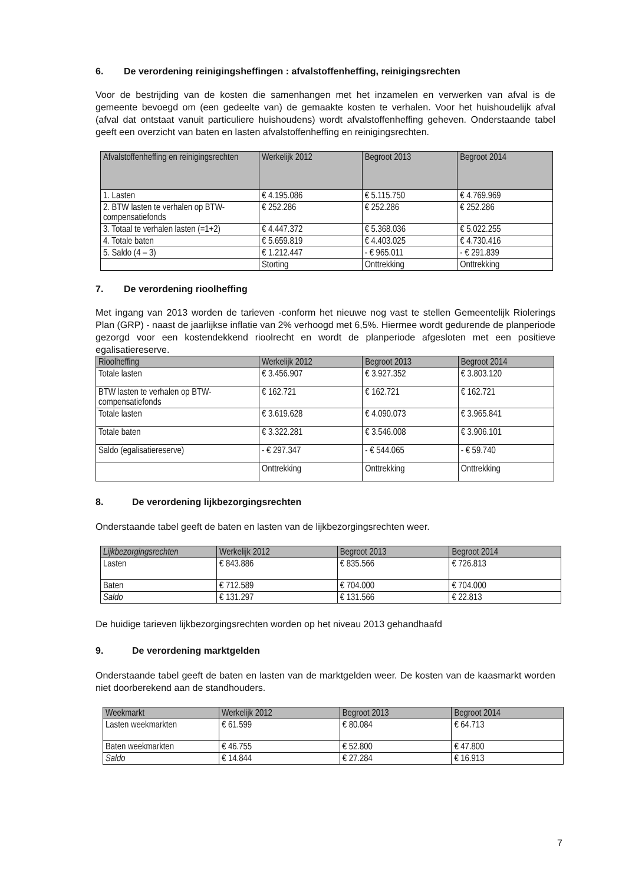6. De verordening reinigingsheffingen : afvalstoffenheffing, reinigingsrechten
Voor de bestrijding van de kosten die samenhangen met het inzamelen en verwerken van afval is de gemeente bevoegd om (een gedeelte van) de gemaakte kosten te verhalen. Voor het huishoudelijk afval (afval dat ontstaat vanuit particuliere huishoudens) wordt afvalstoffenheffing geheven. Onderstaande tabel geeft een overzicht van baten en lasten afvalstoffenheffing en reinigingsrechten.
| Afvalstoffenheffing en reinigingsrechten | Werkelijk 2012 | Begroot 2013 | Begroot 2014 |
| --- | --- | --- | --- |
| 1. Lasten | € 4.195.086 | € 5.115.750 | € 4.769.969 |
| 2. BTW lasten te verhalen op BTW-compensatiefonds | € 252.286 | € 252.286 | € 252.286 |
| 3. Totaal te verhalen lasten (=1+2) | € 4.447.372 | € 5.368.036 | € 5.022.255 |
| 4. Totale baten | € 5.659.819 | € 4.403.025 | € 4.730.416 |
| 5. Saldo (4 – 3) | € 1.212.447 | - € 965.011 | - € 291.839 |
| | Storting | Onttrekking | Onttrekking |
7. De verordening rioolheffing
Met ingang van 2013 worden de tarieven -conform het nieuwe nog vast te stellen Gemeentelijk Riolerings Plan (GRP) - naast de jaarlijkse inflatie van 2% verhoogd met 6,5%. Hiermee wordt gedurende de planperiode gezorgd voor een kostendekkend rioolrecht en wordt de planperiode afgesloten met een positieve egalisatiereserve.
| Rioolheffing | Werkelijk 2012 | Begroot 2013 | Begroot 2014 |
| --- | --- | --- | --- |
| Totale lasten | € 3.456.907 | € 3.927.352 | € 3.803.120 |
| BTW lasten te verhalen op BTW-compensatiefonds | € 162.721 | € 162.721 | € 162.721 |
| Totale lasten | € 3.619.628 | € 4.090.073 | € 3.965.841 |
| Totale baten | € 3.322.281 | € 3.546.008 | € 3.906.101 |
| Saldo (egalisatiereserve) | - € 297.347 | - € 544.065 | - € 59.740 |
| | Onttrekking | Onttrekking | Onttrekking |
8. De verordening lijkbezorgingsrechten
Onderstaande tabel geeft de baten en lasten van de lijkbezorgingsrechten weer.
| Lijkbezorgingsrechten | Werkelijk 2012 | Begroot 2013 | Begroot 2014 |
| --- | --- | --- | --- |
| Lasten | € 843.886 | € 835.566 | € 726.813 |
| Baten | € 712.589 | € 704.000 | € 704.000 |
| Saldo | € 131.297 | € 131.566 | € 22.813 |
De huidige tarieven lijkbezorgingsrechten worden op het niveau 2013 gehandhaafd
9. De verordening marktgelden
Onderstaande tabel geeft de baten en lasten van de marktgelden weer. De kosten van de kaasmarkt worden niet doorberekend aan de standhouders.
| Weekmarkt | Werkelijk 2012 | Begroot 2013 | Begroot 2014 |
| --- | --- | --- | --- |
| Lasten weekmarkten | € 61.599 | € 80.084 | € 64.713 |
| Baten weekmarkten | € 46.755 | € 52.800 | € 47.800 |
| Saldo | € 14.844 | € 27.284 | € 16.913 |
7